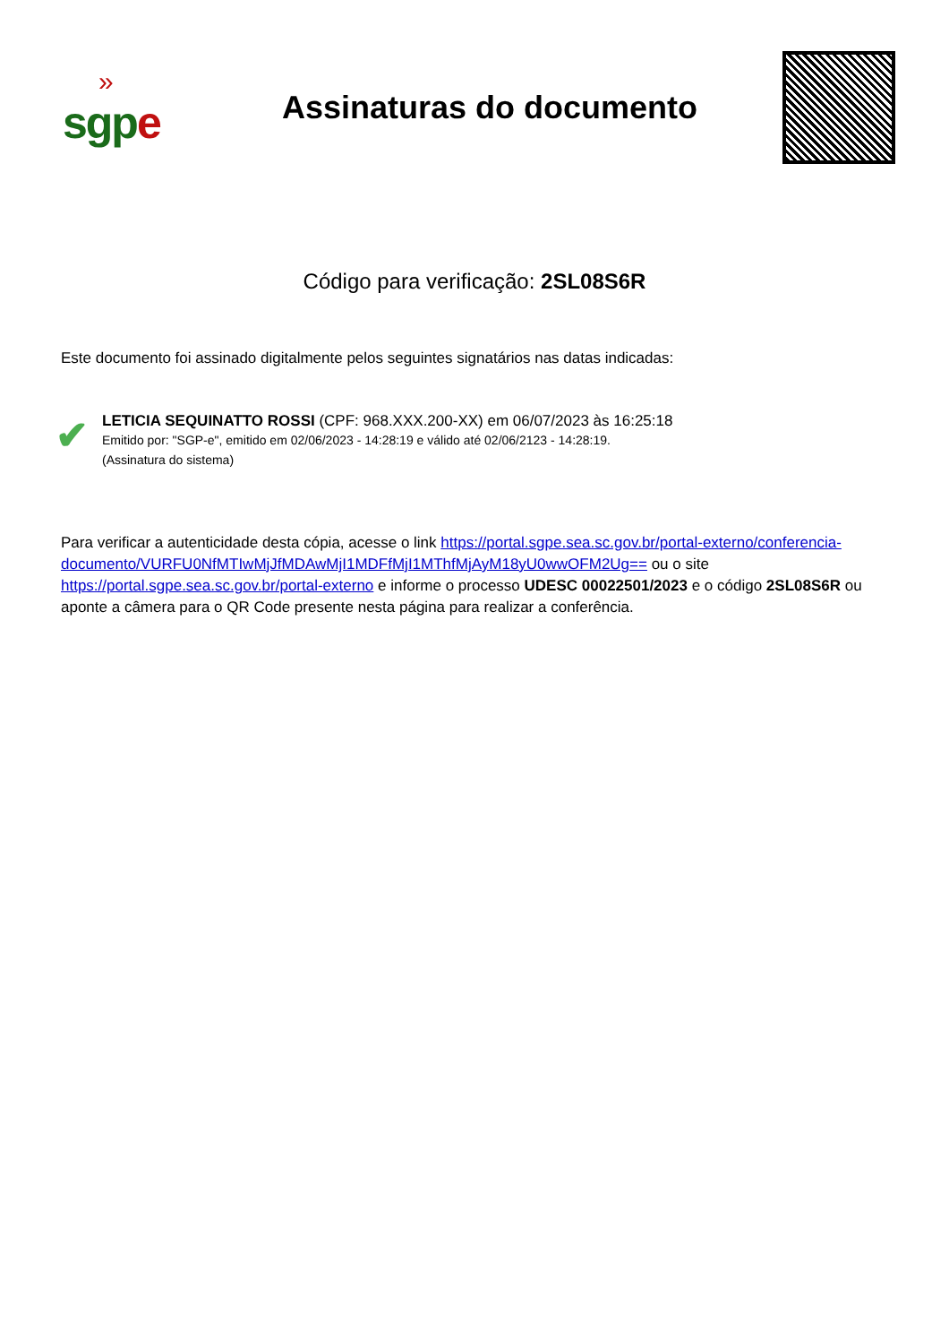»
sgpe
Assinaturas do documento
Código para verificação: 2SL08S6R
Este documento foi assinado digitalmente pelos seguintes signatários nas datas indicadas:
✔
LETICIA SEQUINATTO ROSSI (CPF: 968.XXX.200-XX) em 06/07/2023 às 16:25:18
Emitido por: "SGP-e", emitido em 02/06/2023 - 14:28:19 e válido até 02/06/2123 - 14:28:19.
(Assinatura do sistema)
Para verificar a autenticidade desta cópia, acesse o link https://portal.sgpe.sea.sc.gov.br/portal-externo/conferencia-documento/VURFU0NfMTIwMjJfMDAwMjI1MDFfMjI1MThfMjAyM18yU0wwOFM2Ug== ou o site https://portal.sgpe.sea.sc.gov.br/portal-externo e informe o processo UDESC 00022501/2023 e o código 2SL08S6R ou aponte a câmera para o QR Code presente nesta página para realizar a conferência.